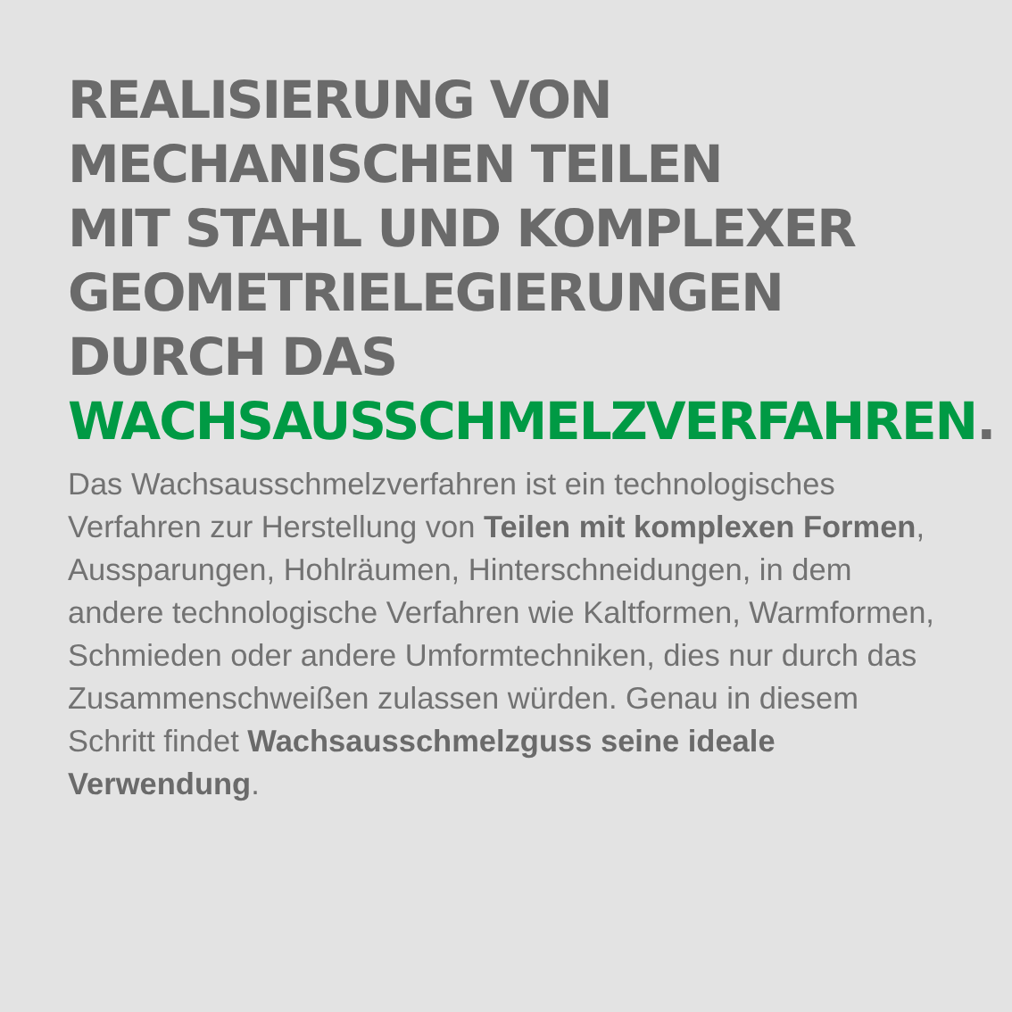REALISIERUNG VON
MECHANISCHEN TEILEN
MIT STAHL UND KOMPLEXER
GEOMETRIELEGIERUNGEN
DURCH DAS
WACHSAUSSCHMELZVERFAHREN.
Das Wachsausschmelzverfahren ist ein technologisches Verfahren zur Herstellung von Teilen mit komplexen Formen, Aussparungen, Hohlräumen, Hinterschneidungen, in dem andere technologische Verfahren wie Kaltformen, Warmformen, Schmieden oder andere Umformtechniken, dies nur durch das Zusammenschweißen zulassen würden. Genau in diesem Schritt findet Wachsausschmelzguss seine ideale Verwendung.